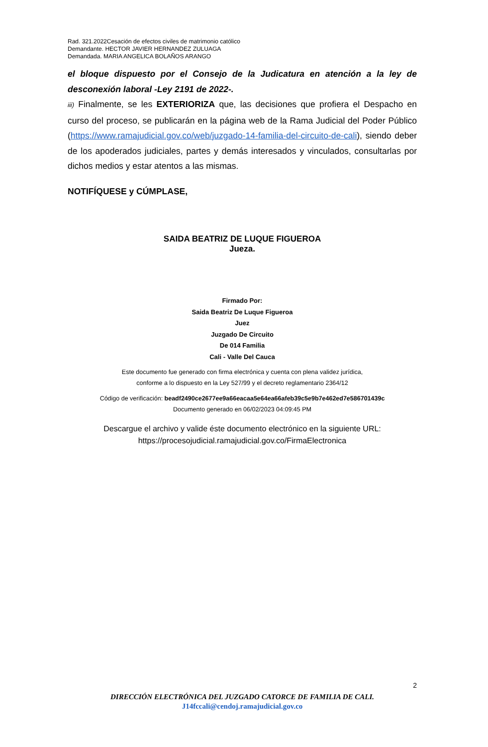Rad. 321.2022Cesación de efectos civiles de matrimonio católico
Demandante. HECTOR JAVIER HERNANDEZ ZULUAGA
Demandada. MARIA ANGELICA BOLAÑOS ARANGO
el bloque dispuesto por el Consejo de la Judicatura en atención a la ley de desconexión laboral -Ley 2191 de 2022-.
iii) Finalmente, se les EXTERIORIZA que, las decisiones que profiera el Despacho en curso del proceso, se publicarán en la página web de la Rama Judicial del Poder Público (https://www.ramajudicial.gov.co/web/juzgado-14-familia-del-circuito-de-cali), siendo deber de los apoderados judiciales, partes y demás interesados y vinculados, consultarlas por dichos medios y estar atentos a las mismas.
NOTIFÍQUESE y CÚMPLASE,
SAIDA BEATRIZ DE LUQUE FIGUEROA
Jueza.
Firmado Por:
Saida Beatriz De Luque Figueroa
Juez
Juzgado De Circuito
De 014 Familia
Cali - Valle Del Cauca
Este documento fue generado con firma electrónica y cuenta con plena validez jurídica,
conforme a lo dispuesto en la Ley 527/99 y el decreto reglamentario 2364/12
Código de verificación: beadf2490ce2677ee9a66eacaa5e64ea66afeb39c5e9b7e462ed7e586701439c
Documento generado en 06/02/2023 04:09:45 PM
Descargue el archivo y valide éste documento electrónico en la siguiente URL:
https://procesojudicial.ramajudicial.gov.co/FirmaElectronica
2
DIRECCIÓN ELECTRÓNICA DEL JUZGADO CATORCE DE FAMILIA DE CALI.
J14fccali@cendoj.ramajudicial.gov.co